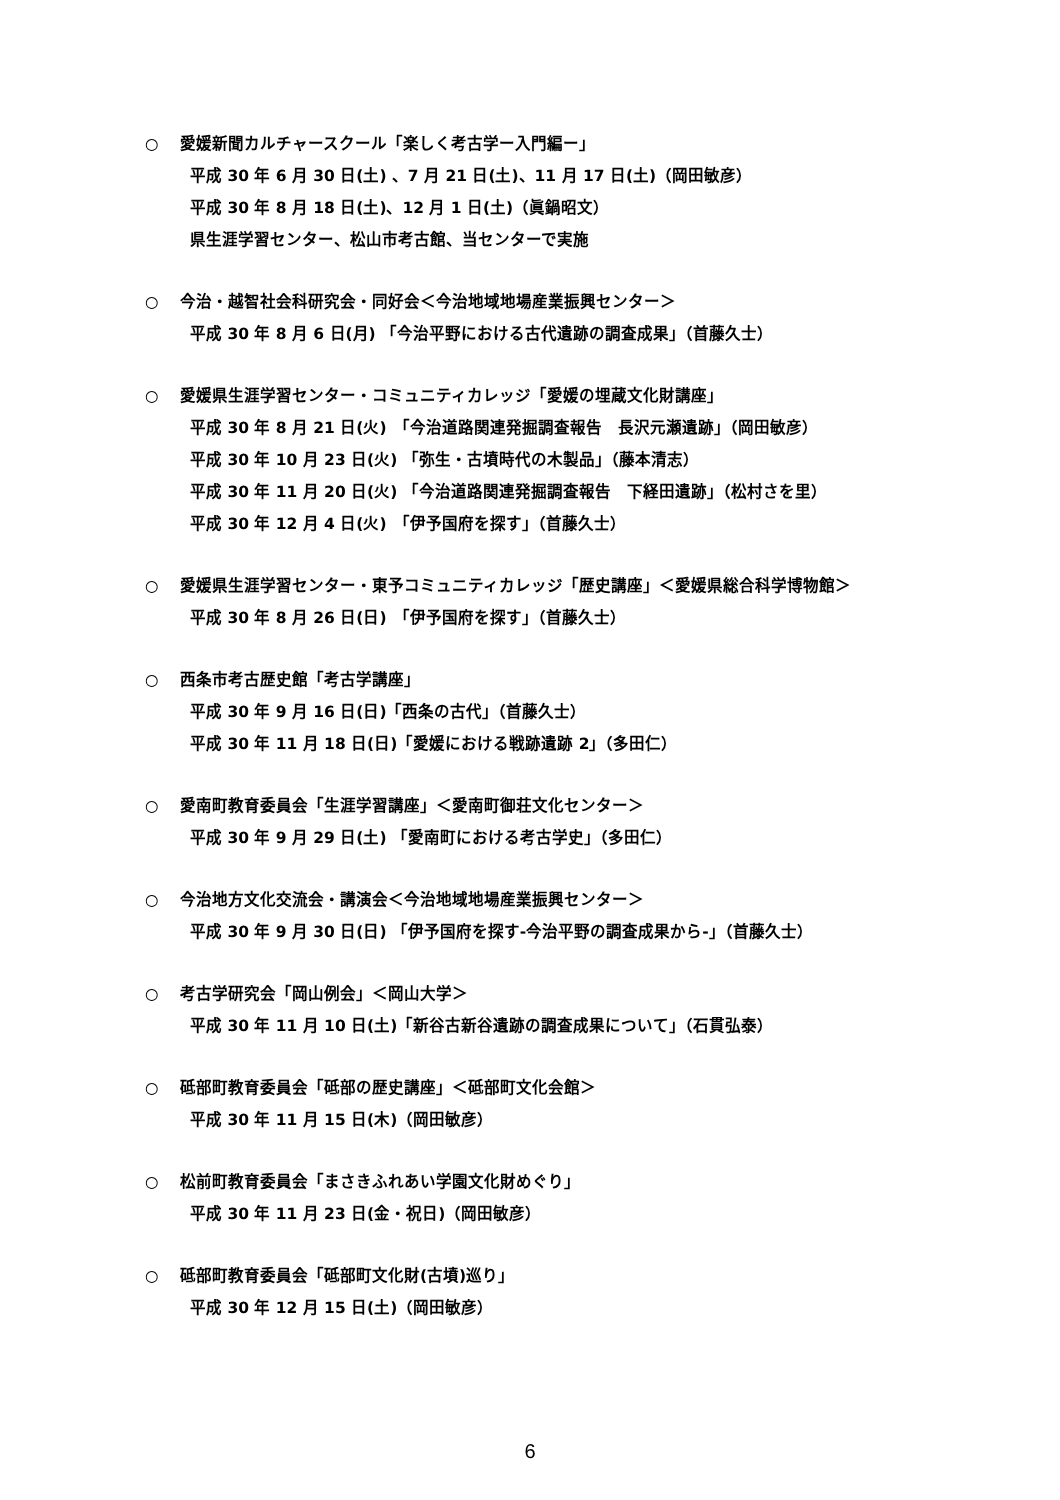○ 愛媛新聞カルチャースクール「楽しく考古学ー入門編ー」
平成 30 年 6 月 30 日(土) 、7 月 21 日(土)、11 月 17 日(土)（岡田敏彦）
平成 30 年 8 月 18 日(土)、12 月 1 日(土)（眞鍋昭文）
県生涯学習センター、松山市考古館、当センターで実施
○ 今治・越智社会科研究会・同好会＜今治地域地場産業振興センター＞
平成 30 年 8 月 6 日(月) 「今治平野における古代遺跡の調査成果」（首藤久士）
○ 愛媛県生涯学習センター・コミュニティカレッジ「愛媛の埋蔵文化財講座」
平成 30 年 8 月 21 日(火)　「今治道路関連発掘調査報告　長沢元瀬遺跡」（岡田敏彦）
平成 30 年 10 月 23 日(火) 「弥生・古墳時代の木製品」（藤本清志）
平成 30 年 11 月 20 日(火) 「今治道路関連発掘調査報告　下経田遺跡」（松村さを里）
平成 30 年 12 月 4 日(火)　「伊予国府を探す」（首藤久士）
○ 愛媛県生涯学習センター・東予コミュニティカレッジ「歴史講座」＜愛媛県総合科学博物館＞
平成 30 年 8 月 26 日(日)　「伊予国府を探す」（首藤久士）
○ 西条市考古歴史館「考古学講座」
平成 30 年 9 月 16 日(日)「西条の古代」（首藤久士）
平成 30 年 11 月 18 日(日)「愛媛における戦跡遺跡 2」（多田仁）
○ 愛南町教育委員会「生涯学習講座」＜愛南町御荘文化センター＞
平成 30 年 9 月 29 日(土) 「愛南町における考古学史」（多田仁）
○ 今治地方文化交流会・講演会＜今治地域地場産業振興センター＞
平成 30 年 9 月 30 日(日) 「伊予国府を探す-今治平野の調査成果から-」（首藤久士）
○ 考古学研究会「岡山例会」＜岡山大学＞
平成 30 年 11 月 10 日(土)「新谷古新谷遺跡の調査成果について」（石貫弘泰）
○ 砥部町教育委員会「砥部の歴史講座」＜砥部町文化会館＞
平成 30 年 11 月 15 日(木)（岡田敏彦）
○ 松前町教育委員会「まさきふれあい学園文化財めぐり」
平成 30 年 11 月 23 日(金・祝日)（岡田敏彦）
○ 砥部町教育委員会「砥部町文化財(古墳)巡り」
平成 30 年 12 月 15 日(土)（岡田敏彦）
6